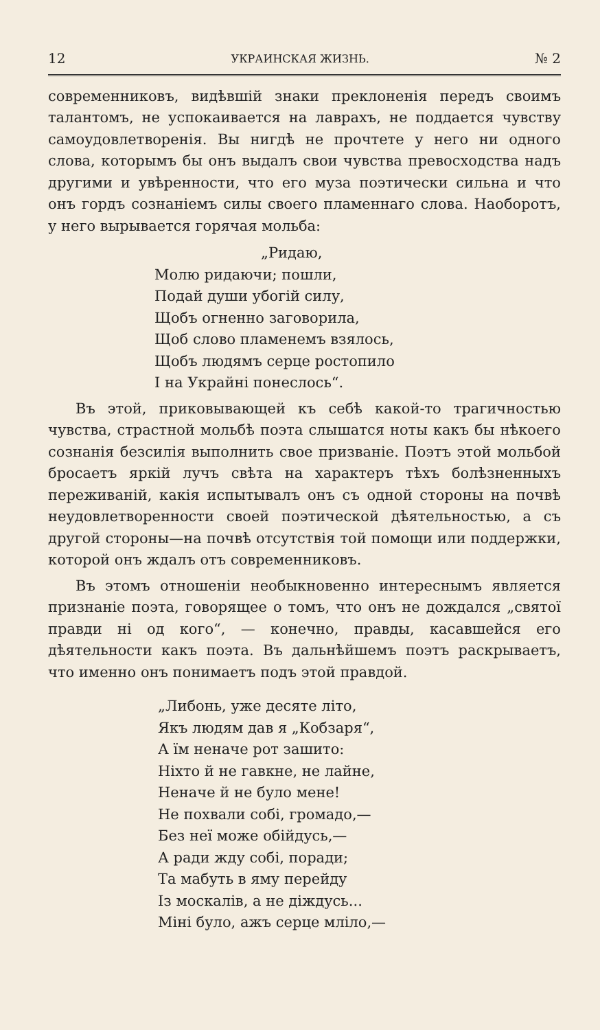12 УКРАИНСКАЯ ЖИЗНЬ. № 2
современниковъ, видѣвшій знаки преклоненія передъ своимъ талантомъ, не успокаивается на лаврахъ, не поддается чувству самоудовлетворенія. Вы нигдѣ не прочтете у него ни одного слова, которымъ бы онъ выдалъ свои чувства превосходства надъ другими и увѣренности, что его муза поэтически сильна и что онъ гордъ сознанiемъ силы своего пламеннаго слова. Наоборотъ, у него вырывается горячая мольба:
„Ридаю,
Молю ридаючи; пошли,
Подай души убогій силу,
Щобъ огненно заговорила,
Щоб слово пламенемъ взялось,
Щобъ людямъ серце ростопило
І на Украйні понеслось“.
Въ этой, приковывающей къ себѣ какой-то трагичностью чувства, страстной мольбѣ поэта слышатся ноты какъ бы нѣкоего сознанія безсилія выполнить свое призваніе. Поэтъ этой мольбой бросаетъ яркій лучъ свѣта на характеръ тѣхъ болѣзненныхъ переживаній, какія испытывалъ онъ съ одной стороны на почвѣ неудовлетворенности своей поэтической дѣятельностью, а съ другой стороны—на почвѣ отсутствія той помощи или поддержки, которой онъ ждалъ отъ современниковъ.
Въ этомъ отношеніи необыкновенно интереснымъ является признаніе поэта, говорящее о томъ, что онъ не дождался „святої правди ні од кого“, — конечно, правды, касавшейся его дѣятельности какъ поэта. Въ дальнѣйшемъ поэтъ раскрываетъ, что именно онъ понимаетъ подъ этой правдой.
„Либонь, уже десяте літо,
Якъ людям дав я „Кобзаря“,
А їм неначе рот зашито:
Ніхто й не гавкне, не лайне,
Неначе й не було мене!
Не похвали собі, громадо,—
Без неї може обійдусь,—
А ради жду собі, поради;
Та мабуть в яму перейду
Із москалів, а не діждусь...
Міні було, ажъ серце мліло,—